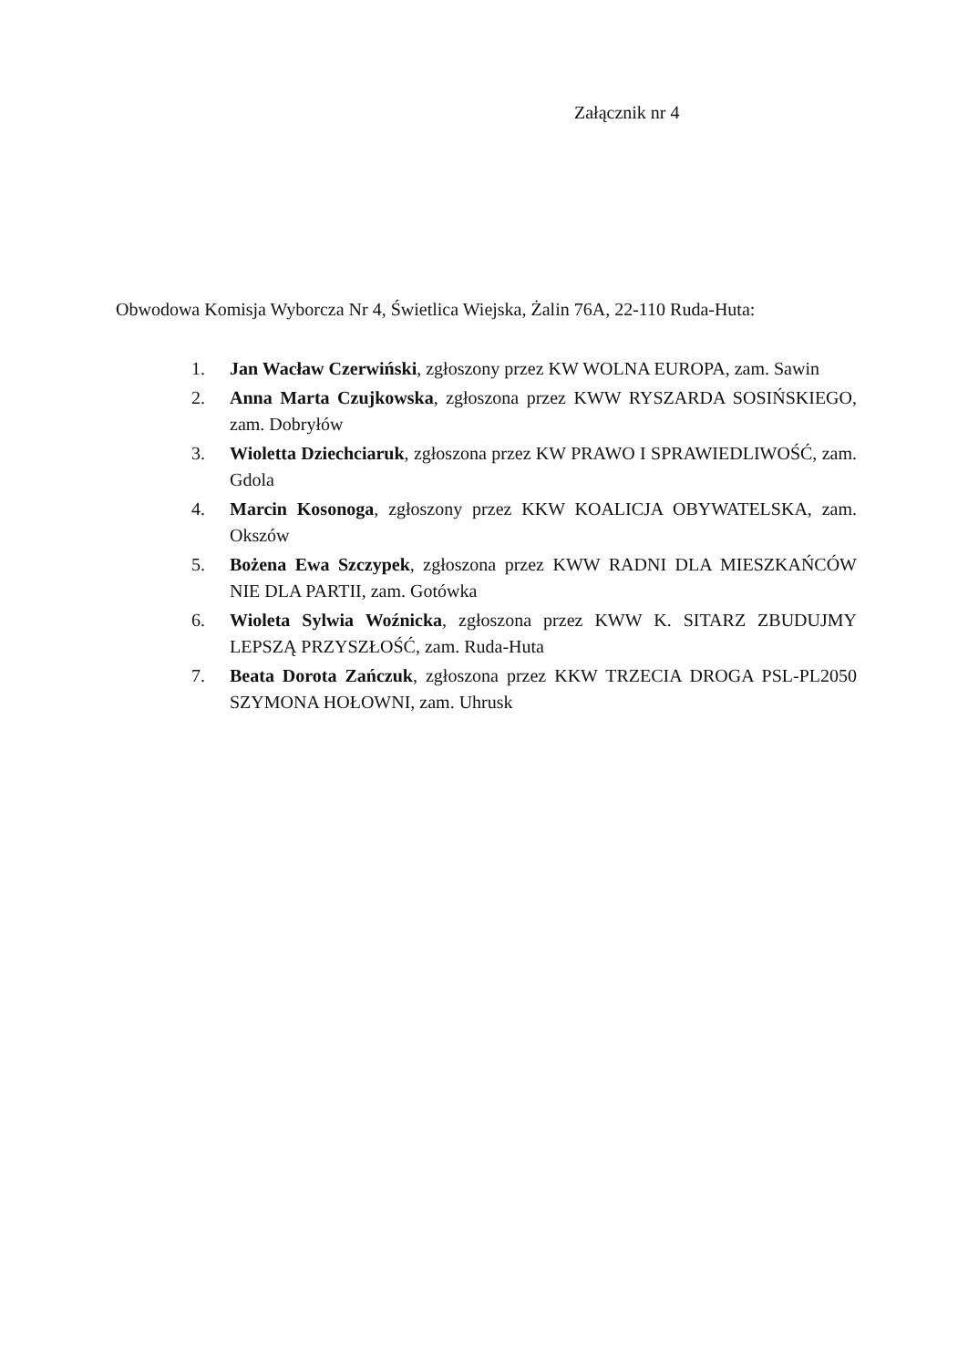Załącznik nr 4
Obwodowa Komisja Wyborcza Nr 4, Świetlica Wiejska, Żalin 76A, 22-110 Ruda-Huta:
1. Jan Wacław Czerwiński, zgłoszony przez KW WOLNA EUROPA, zam. Sawin
2. Anna Marta Czujkowska, zgłoszona przez KWW RYSZARDA SOSIŃSKIEGO, zam. Dobryłów
3. Wioletta Dziechciaruk, zgłoszona przez KW PRAWO I SPRAWIEDLIWOŚĆ, zam. Gdola
4. Marcin Kosonoga, zgłoszony przez KKW KOALICJA OBYWATELSKA, zam. Okszów
5. Bożena Ewa Szczypek, zgłoszona przez KWW RADNI DLA MIESZKAŃCÓW NIE DLA PARTII, zam. Gotówka
6. Wioleta Sylwia Woźnicka, zgłoszona przez KWW K. SITARZ ZBUDUJMY LEPSZĄ PRZYSZŁOŚĆ, zam. Ruda-Huta
7. Beata Dorota Zańczuk, zgłoszona przez KKW TRZECIA DROGA PSL-PL2050 SZYMONA HOŁOWNI, zam. Uhrusk